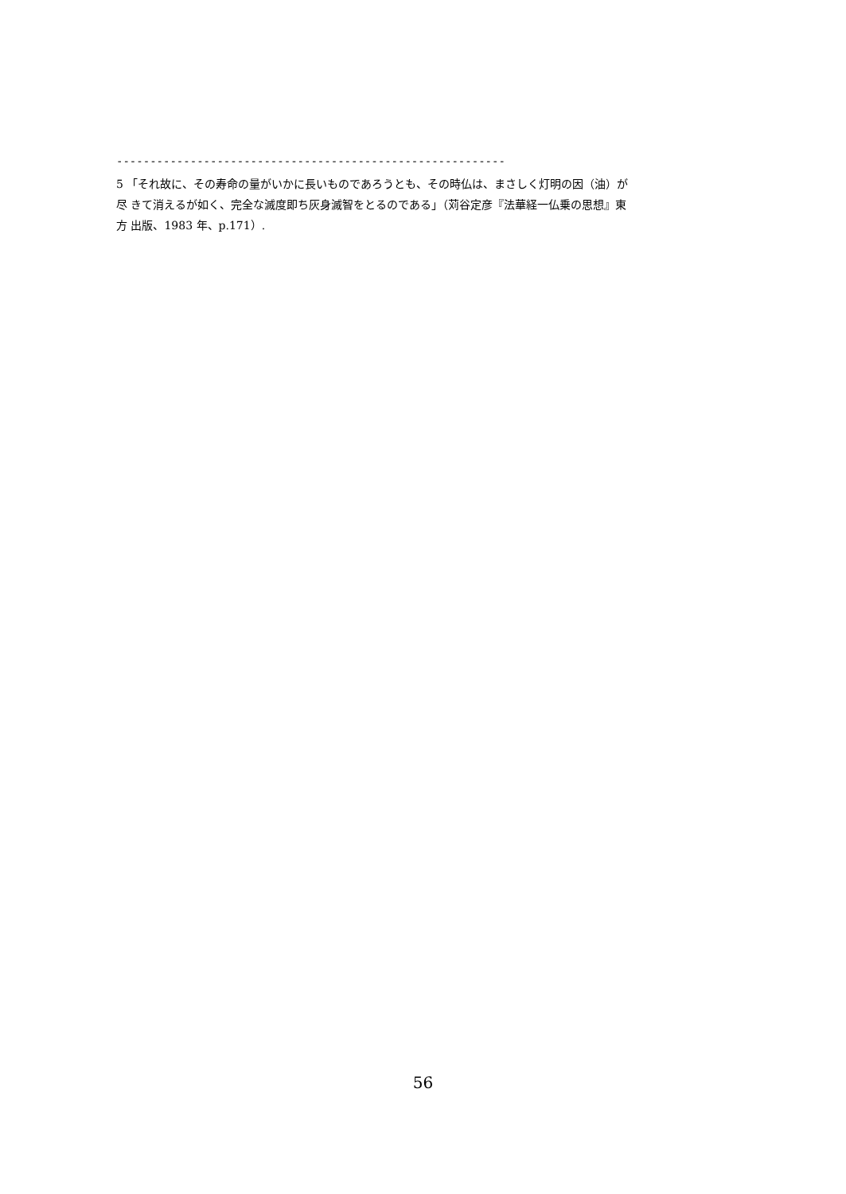----------------------------------------------------------
5 「それ故に、その寿命の量がいかに長いものであろうとも、その時仏は、まさしく灯明の因（油）が
尽 きて消えるが如く、完全な滅度即ち灰身滅智をとるのである」（苅谷定彦『法華経一仏乗の思想』東
方 出版、1983 年、p.171）.
56